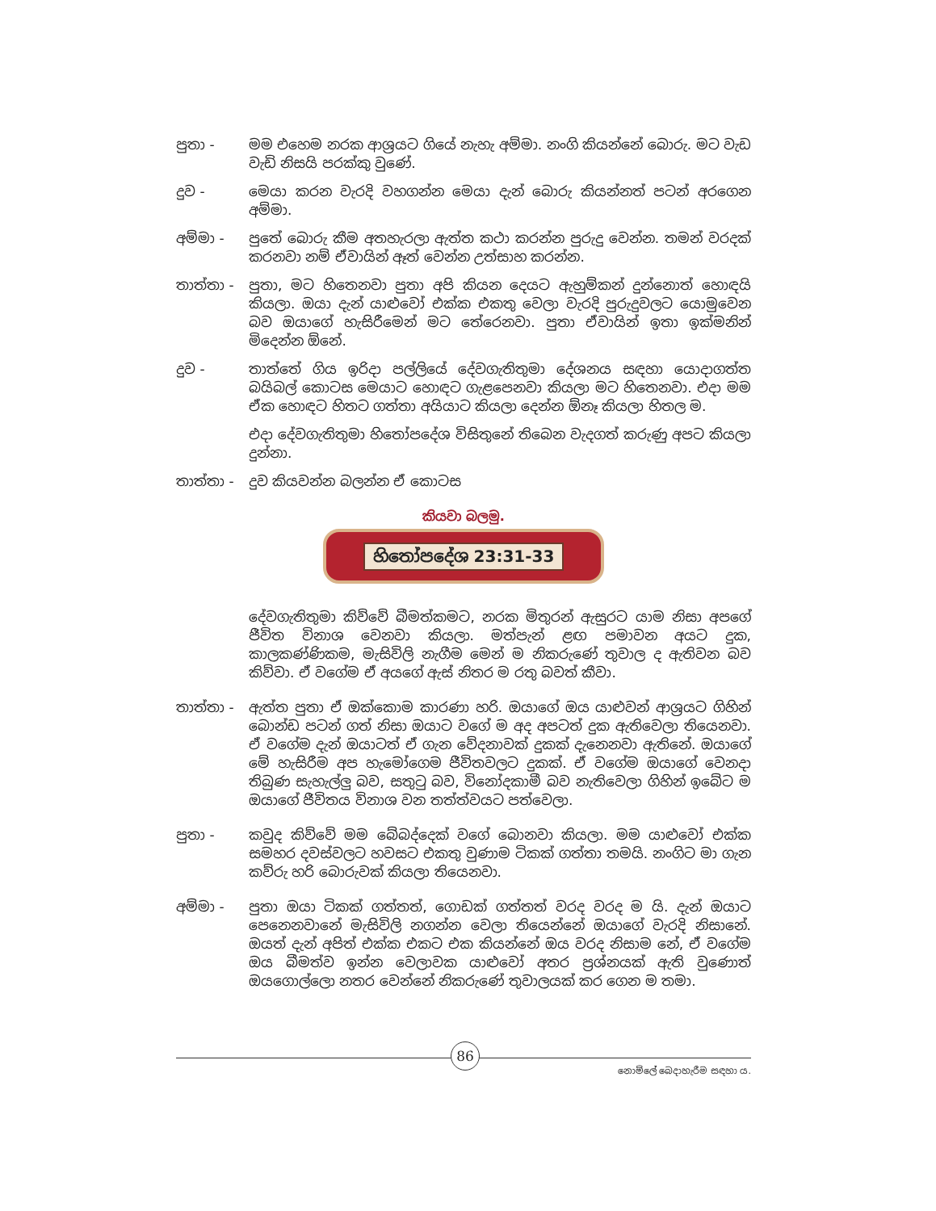පුතා - මම එහෙම නරක ආශ්‍රයට ගියේ නැහැ අම්මා. නංගි කියන්නේ බොරු. මට වැඩ වැඩි නිසයි පරක්කු වුණේ.
දුව - මෙයා කරන වැරදි වහගන්න මෙයා දැන් බොරු කියන්නත් පටන් අරගෙන අම්මා.
අම්මා - පුතේ බොරු කීම අතහැරලා ඇත්ත කථා කරන්න පුරුදු වෙන්න. තමන් වරදක් කරනවා නම් ඒවායින් ඈත් වෙන්න උත්සාහ කරන්න.
තාත්තා - පුතා, මට හිතෙනවා පුතා අපි කියන දෙයට ඇහුම්කන් දුන්නොත් හොඳයි කියලා. ඔයා දැන් යාළුවෝ එක්ක එකතු වෙලා වැරදි පුරුදුවලට යොමුවෙන බව ඔයාගේ හැසිරීමෙන් මට තේරෙනවා. පුතා ඒවායින් ඉතා ඉක්මනින් මිදෙන්න ඕනේ.
දුව - තාත්තේ ගිය ඉරිදා පල්ලියේ දේවගැතිතුමා දේශනය සඳහා යොදාගත්ත බයිබල් කොටස මෙයාට හොඳට ගැළපෙනවා කියලා මට හිතෙනවා. එදා මම ඒක හොඳට හිතට ගත්තා අයියාට කියලා දෙන්න ඕනෑ කියලා හිතල ම.
එදා දේවගැතිතුමා හිතෝපදේශ විසිතුනේ තිබෙන වැදගත් කරුණු අපට කියලා දුන්නා.
තාත්තා - දුව කියවන්න බලන්න ඒ කොටස
කියවා බලමු.
හිතෝපදේශ 23:31-33
දේවගැතිතුමා කිව්වේ බීමත්කමට, නරක මිතුරන් ඇසුරට යාම නිසා අපගේ ජීවිත විනාශ වෙනවා කියලා. මත්පැන් ළඟ පමාවන අයට දුක, කාලකණ්ණිකම, මැසිවිලි නැගීම මෙන් ම නිකරුණේ තුවාල ද ඇතිවන බව කිව්වා. ඒ වගේම ඒ අයගේ ඇස් නිතර ම රතු බවත් කීවා.
තාත්තා - ඇත්ත පුතා ඒ ඔක්කොම කාරණා හරි. ඔයාගේ ඔය යාළුවන් ආශ්‍රයට ගිහින් බොන්ඩ පටන් ගත් නිසා ඔයාට වගේ ම අද අපටත් දුක ඇතිවෙලා තියෙනවා. ඒ වගේම දැන් ඔයාටත් ඒ ගැන වේදනාවක් දුකක් දැනෙනවා ඇතිනේ. ඔයාගේ මේ හැසිරීම අප හැමෝගෙම ජීවිතවලට දුකක්. ඒ වගේම ඔයාගේ වෙනදා තිබුණ සැහැල්ලු බව, සතුටු බව, විනෝදකාමී බව නැතිවෙලා ගිහින් ඉබේට ම ඔයාගේ ජීවිතය විනාශ වන තත්ත්වයට පත්වෙලා.
පුතා - කවුද කිව්වේ මම බේබද්දෙක් වගේ බොනවා කියලා. මම යාළුවෝ එක්ක සමහර දවස්වලට හවසට එකතු වුණාම ටිකක් ගත්තා තමයි. නංගිට මා ගැන කව්රු හරි බොරුවක් කියලා තියෙනවා.
අම්මා - පුතා ඔයා ටිකක් ගත්තත්, ගොඩක් ගත්තත් වරද වරද ම යි. දැන් ඔයාට පෙනෙනවානේ මැසිවිලි නගන්න වෙලා තියෙන්නේ ඔයාගේ වැරදි නිසානේ. ඔයත් දැන් අපිත් එක්ක එකට එක කියන්නේ ඔය වරද නිසාම නේ, ඒ වගේම ඔය බීමත්ව ඉන්න වෙලාවක යාළුවෝ අතර ප්‍රශ්නයක් ඇති වුණොත් ඔයගොල්ලො නතර වෙන්නේ නිකරුණේ තුවාලයක් කර ගෙන ම තමා.
86
නොම්ලේ බෙදාහැරීම සඳහා ය.